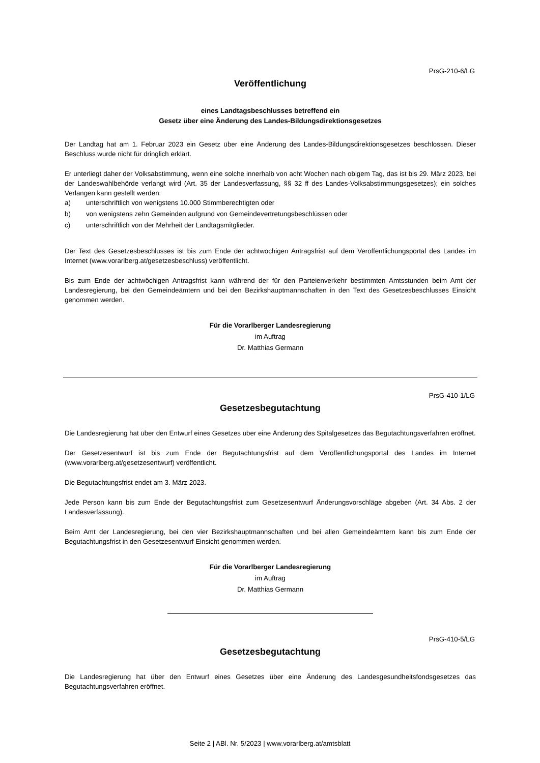PrsG-210-6/LG
Veröffentlichung
eines Landtagsbeschlusses betreffend ein
Gesetz über eine Änderung des Landes-Bildungsdirektionsgesetzes
Der Landtag hat am 1. Februar 2023 ein Gesetz über eine Änderung des Landes-Bildungsdirektionsgesetzes beschlossen. Dieser Beschluss wurde nicht für dringlich erklärt.
Er unterliegt daher der Volksabstimmung, wenn eine solche innerhalb von acht Wochen nach obigem Tag, das ist bis 29. März 2023, bei der Landeswahlbehörde verlangt wird (Art. 35 der Landesverfassung, §§ 32 ff des Landes-Volksabstimmungsgesetzes); ein solches Verlangen kann gestellt werden:
a) unterschriftlich von wenigstens 10.000 Stimmberechtigten oder
b) von wenigstens zehn Gemeinden aufgrund von Gemeindevertretungsbeschlüssen oder
c) unterschriftlich von der Mehrheit der Landtagsmitglieder.
Der Text des Gesetzesbeschlusses ist bis zum Ende der achtwöchigen Antragsfrist auf dem Veröffentlichungsportal des Landes im Internet (www.vorarlberg.at/gesetzesbeschluss) veröffentlicht.
Bis zum Ende der achtwöchigen Antragsfrist kann während der für den Parteienverkehr bestimmten Amtsstunden beim Amt der Landesregierung, bei den Gemeindeämtern und bei den Bezirkshauptmannschaften in den Text des Gesetzesbeschlusses Einsicht genommen werden.
Für die Vorarlberger Landesregierung
im Auftrag
Dr. Matthias Germann
PrsG-410-1/LG
Gesetzesbegutachtung
Die Landesregierung hat über den Entwurf eines Gesetzes über eine Änderung des Spitalgesetzes das Begutachtungsverfahren eröffnet.
Der Gesetzesentwurf ist bis zum Ende der Begutachtungsfrist auf dem Veröffentlichungsportal des Landes im Internet (www.vorarlberg.at/gesetzesentwurf) veröffentlicht.
Die Begutachtungsfrist endet am 3. März 2023.
Jede Person kann bis zum Ende der Begutachtungsfrist zum Gesetzesentwurf Änderungsvorschläge abgeben (Art. 34 Abs. 2 der Landesverfassung).
Beim Amt der Landesregierung, bei den vier Bezirkshauptmannschaften und bei allen Gemeindeämtern kann bis zum Ende der Begutachtungsfrist in den Gesetzesentwurf Einsicht genommen werden.
Für die Vorarlberger Landesregierung
im Auftrag
Dr. Matthias Germann
PrsG-410-5/LG
Gesetzesbegutachtung
Die Landesregierung hat über den Entwurf eines Gesetzes über eine Änderung des Landesgesundheitsfondsgesetzes das Begutachtungsverfahren eröffnet.
Seite 2 | ABl. Nr. 5/2023 | www.vorarlberg.at/amtsblatt